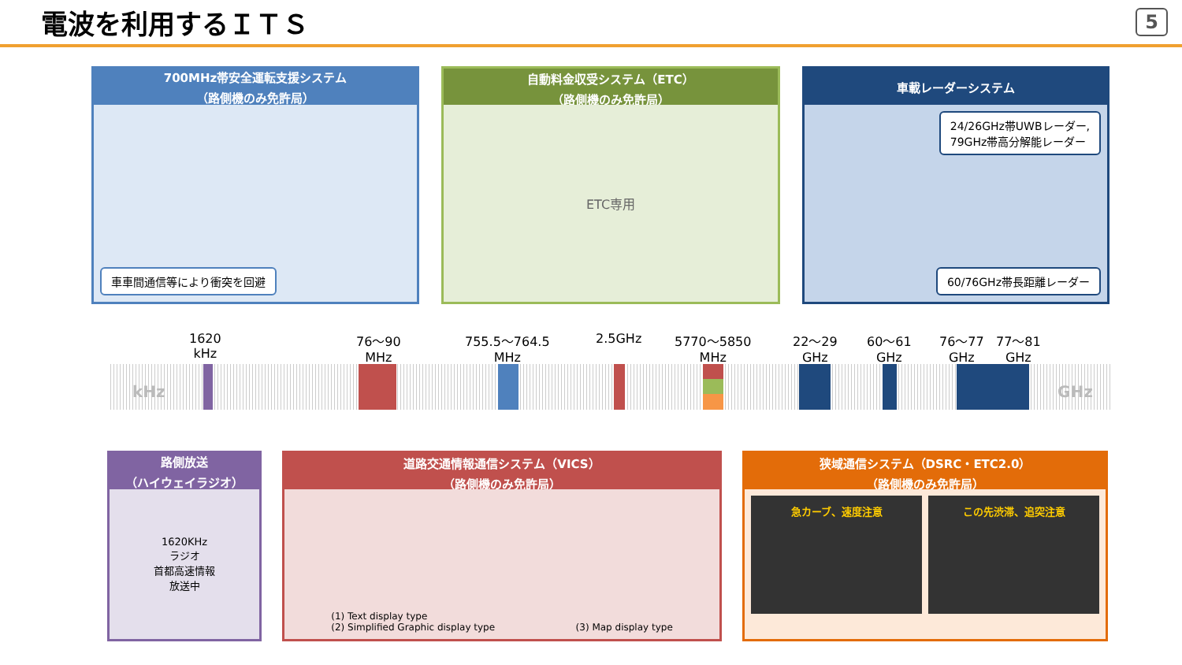電波を利用するＩＴＳ
5
700MHz帯安全運転支援システム
（路側機のみ免許局）
車車間通信等により衝突を回避
自動料金収受システム（ETC）
（路側機のみ免許局）
ETC専用
車載レーダーシステム
24/26GHz帯UWBレーダー,
79GHz帯高分解能レーダー
60/76GHz帯長距離レーダー
kHz GHz
1620
kHz
76～90
MHz
755.5～764.5
MHz
2.5GHz
5770～5850
MHz
22～29
GHz
60～61
GHz
76～77
GHz
77～81
GHz
路側放送
（ハイウェイラジオ）
1620KHz
ラジオ
首都高速情報
放送中
道路交通情報通信システム（VICS）
（路側機のみ免許局）
(1) Text display type
(2) Simplified Graphic display type (3) Map display type
狭域通信システム（DSRC・ETC2.0）
（路側機のみ免許局）
急カーブ、速度注意 この先渋滞、追突注意